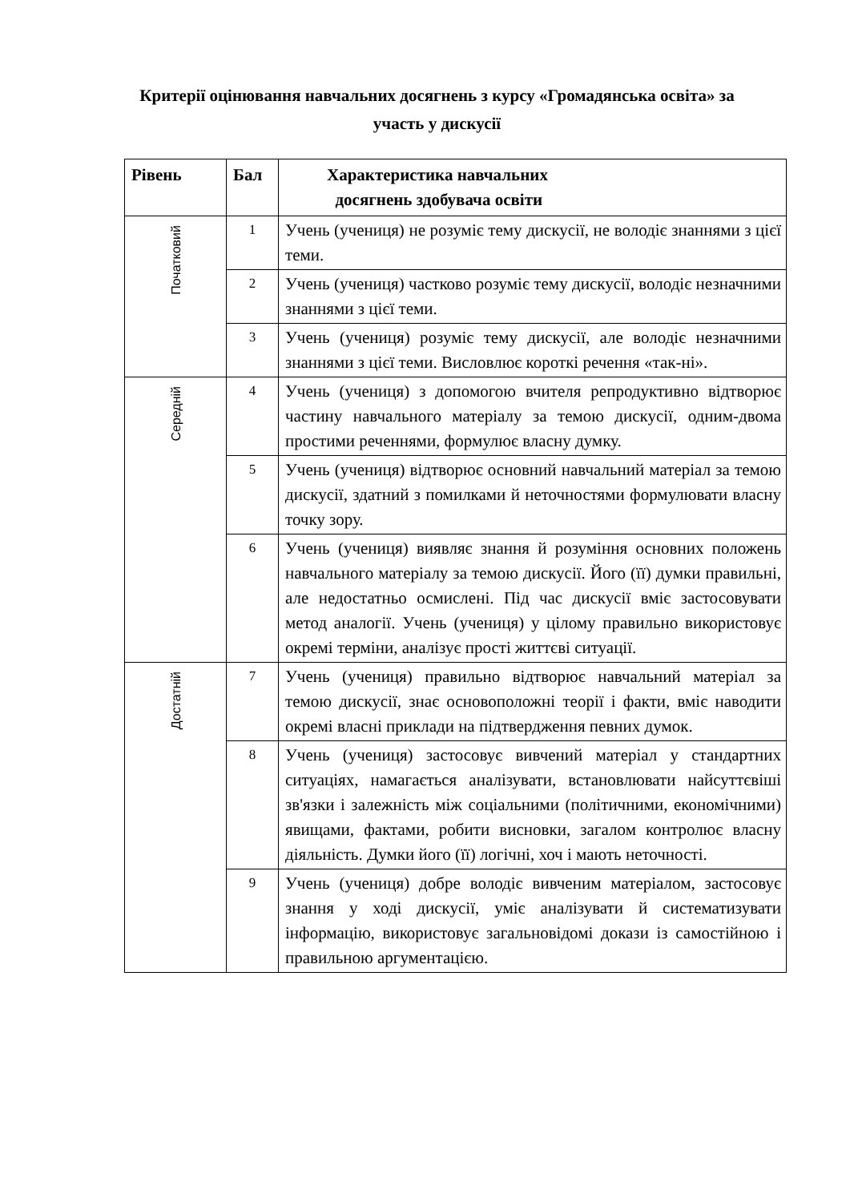Критерії оцінювання навчальних досягнень з курсу «Громадянська освіта» за участь у дискусії
| Рівень | Бал | Характеристика навчальних досягнень здобувача освіти |
| --- | --- | --- |
| Початковий | 1 | Учень (учениця) не розуміє тему дискусії, не володіє знаннями з цієї теми. |
| | 2 | Учень (учениця) частково розуміє тему дискусії, володіє незначними знаннями з цієї теми. |
| | 3 | Учень (учениця) розуміє тему дискусії, але володіє незначними знаннями з цієї теми. Висловлює короткі речення «так-ні». |
| Середній | 4 | Учень (учениця) з допомогою вчителя репродуктивно відтворює частину навчального матеріалу за темою дискусії, одним-двома простими реченнями, формулює власну думку. |
| | 5 | Учень (учениця) відтворює основний навчальний матеріал за темою дискусії, здатний з помилками й неточностями формулювати власну точку зору. |
| | 6 | Учень (учениця) виявляє знання й розуміння основних положень навчального матеріалу за темою дискусії. Його (її) думки правильні, але недостатньо осмислені. Під час дискусії вміє застосовувати метод аналогії. Учень (учениця) у цілому правильно використовує окремі терміни, аналізує прості життєві ситуації. |
| Достатній | 7 | Учень (учениця) правильно відтворює навчальний матеріал за темою дискусії, знає основоположні теорії і факти, вміє наводити окремі власні приклади на підтвердження певних думок. |
| | 8 | Учень (учениця) застосовує вивчений матеріал у стандартних ситуаціях, намагається аналізувати, встановлювати найсуттєвіші зв'язки і залежність між соціальними (політичними, економічними) явищами, фактами, робити висновки, загалом контролює власну діяльність. Думки його (її) логічні, хоч і мають неточності. |
| | 9 | Учень (учениця) добре володіє вивченим матеріалом, застосовує знання у ході дискусії, уміє аналізувати й систематизувати інформацію, використовує загальновідомі докази із самостійною і правильною аргументацією. |